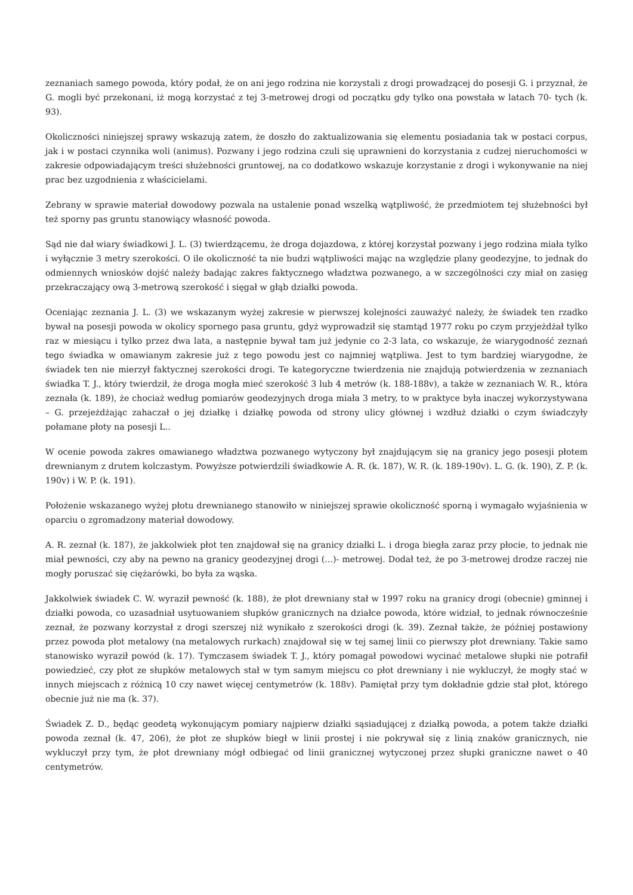zeznaniach samego powoda, który podał, że on ani jego rodzina nie korzystali z drogi prowadzącej do posesji G. i przyznał, że G. mogli być przekonani, iż mogą korzystać z tej 3-metrowej drogi od początku gdy tylko ona powstała w latach 70- tych (k. 93).
Okoliczności niniejszej sprawy wskazują zatem, że doszło do zaktualizowania się elementu posiadania tak w postaci corpus, jak i w postaci czynnika woli (animus). Pozwany i jego rodzina czuli się uprawnieni do korzystania z cudzej nieruchomości w zakresie odpowiadającym treści służebności gruntowej, na co dodatkowo wskazuje korzystanie z drogi i wykonywanie na niej prac bez uzgodnienia z właścicielami.
Zebrany w sprawie materiał dowodowy pozwala na ustalenie ponad wszelką wątpliwość, że przedmiotem tej służebności był też sporny pas gruntu stanowiący własność powoda.
Sąd nie dał wiary świadkowi J. L. (3) twierdzącemu, że droga dojazdowa, z której korzystał pozwany i jego rodzina miała tylko i wyłącznie 3 metry szerokości. O ile okoliczność ta nie budzi wątpliwości mając na względzie plany geodezyjne, to jednak do odmiennych wniosków dojść należy badając zakres faktycznego władztwa pozwanego, a w szczególności czy miał on zasięg przekraczający ową 3-metrową szerokość i sięgał w głąb działki powoda.
Oceniając zeznania J. L. (3) we wskazanym wyżej zakresie w pierwszej kolejności zauważyć należy, że świadek ten rzadko bywał na posesji powoda w okolicy spornego pasa gruntu, gdyż wyprowadził się stamtąd 1977 roku po czym przyjeżdżał tylko raz w miesiącu i tylko przez dwa lata, a następnie bywał tam już jedynie co 2-3 lata, co wskazuje, że wiarygodność zeznań tego świadka w omawianym zakresie już z tego powodu jest co najmniej wątpliwa. Jest to tym bardziej wiarygodne, że świadek ten nie mierzył faktycznej szerokości drogi. Te kategoryczne twierdzenia nie znajdują potwierdzenia w zeznaniach świadka T. J., który twierdził, że droga mogła mieć szerokość 3 lub 4 metrów (k. 188-188v), a także w zeznaniach W. R., która zeznała (k. 189), że chociaż według pomiarów geodezyjnych droga miała 3 metry, to w praktyce była inaczej wykorzystywana – G. przejeżdżając zahaczał o jej działkę i działkę powoda od strony ulicy głównej i wzdłuż działki o czym świadczyły połamane płoty na posesji L..
W ocenie powoda zakres omawianego władztwa pozwanego wytyczony był znajdującym się na granicy jego posesji płotem drewnianym z drutem kolczastym. Powyższe potwierdzili świadkowie A. R. (k. 187), W. R. (k. 189-190v). L. G. (k. 190), Z. P. (k. 190v) i W. P. (k. 191).
Położenie wskazanego wyżej płotu drewnianego stanowiło w niniejszej sprawie okoliczność sporną i wymagało wyjaśnienia w oparciu o zgromadzony materiał dowodowy.
A. R. zeznał (k. 187), że jakkolwiek płot ten znajdował się na granicy działki L. i droga biegła zaraz przy płocie, to jednak nie miał pewności, czy aby na pewno na granicy geodezyjnej drogi (...)- metrowej. Dodał też, że po 3-metrowej drodze raczej nie mogły poruszać się ciężarówki, bo była za wąska.
Jakkolwiek świadek C. W. wyraził pewność (k. 188), że płot drewniany stał w 1997 roku na granicy drogi (obecnie) gminnej i działki powoda, co uzasadniał usytuowaniem słupków granicznych na działce powoda, które widział, to jednak równocześnie zeznał, że pozwany korzystał z drogi szerszej niż wynikało z szerokości drogi (k. 39). Zeznał także, że później postawiony przez powoda płot metalowy (na metalowych rurkach) znajdował się w tej samej linii co pierwszy płot drewniany. Takie samo stanowisko wyraził powód (k. 17). Tymczasem świadek T. J., który pomagał powodowi wycinać metalowe słupki nie potrafił powiedzieć, czy płot ze słupków metalowych stał w tym samym miejscu co płot drewniany i nie wykluczył, że mogły stać w innych miejscach z różnicą 10 czy nawet więcej centymetrów (k. 188v). Pamiętał przy tym dokładnie gdzie stał płot, którego obecnie już nie ma (k. 37).
Świadek Z. D., będąc geodetą wykonującym pomiary najpierw działki sąsiadującej z działką powoda, a potem także działki powoda zeznał (k. 47, 206), że płot ze słupków biegł w linii prostej i nie pokrywał się z linią znaków granicznych, nie wykluczył przy tym, że płot drewniany mógł odbiegać od linii granicznej wytyczonej przez słupki graniczne nawet o 40 centymetrów.